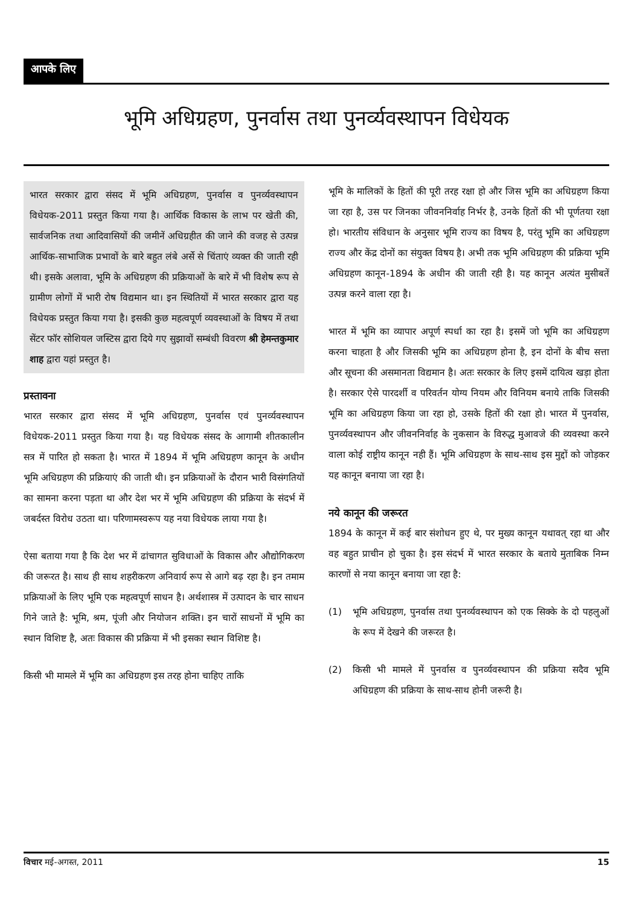आपके लिए
भूमि अधिग्रहण, पुनर्वास तथा पुनर्व्यवस्थापन विधेयक
भारत सरकार द्वारा संसद में भूमि अधिग्रहण, पुनर्वास व पुनर्व्यवस्थापन विधेयक-2011 प्रस्तुत किया गया है। आर्थिक विकास के लाभ पर खेती की, सार्वजनिक तथा आदिवासियों की जमीनें अधिग्रहीत की जाने की वजह से उत्पन्न आर्थिक-साभाजिक प्रभावों के बारे बहुत लंबे अर्से से चिंताएं व्यक्त की जाती रही थी। इसके अलावा, भूमि के अधिग्रहण की प्रक्रियाओं के बारे में भी विशेष रूप से ग्रामीण लोगों में भारी रोष विद्यमान था। इन स्थितियों में भारत सरकार द्वारा यह विधेयक प्रस्तुत किया गया है। इसकी कुछ महत्वपूर्ण व्यवस्थाओं के विषय में तथा सेंटर फॉर सोशियल जस्टिस द्वारा दिये गए सुझावों सम्बंधी विवरण श्री हेमन्तकुमार शाह द्वारा यहां प्रस्तुत है।
प्रस्तावना
भारत सरकार द्वारा संसद में भूमि अधिग्रहण, पुनर्वास एवं पुनर्व्यवस्थापन विधेयक-2011 प्रस्तुत किया गया है। यह विधेयक संसद के आगामी शीतकालीन सत्र में पारित हो सकता है। भारत में 1894 में भूमि अधिग्रहण कानून के अधीन भूमि अधिग्रहण की प्रक्रियाएं की जाती थी। इन प्रक्रियाओं के दौरान भारी विसंगतियों का सामना करना पड़ता था और देश भर में भूमि अधिग्रहण की प्रक्रिया के संदर्भ में जबर्दस्त विरोध उठता था। परिणामस्वरूप यह नया विधेयक लाया गया है।
ऐसा बताया गया है कि देश भर में ढांचागत सुविधाओं के विकास और औद्योगिकरण की जरूरत है। साथ ही साथ शहरीकरण अनिवार्य रूप से आगे बढ़ रहा है। इन तमाम प्रक्रियाओं के लिए भूमि एक महत्वपूर्ण साधन है। अर्थशास्त्र में उत्पादन के चार साधन गिने जाते है: भूमि, श्रम, पूंजी और नियोजन शक्ति। इन चारों साधनों में भूमि का स्थान विशिष्ट है, अतः विकास की प्रक्रिया में भी इसका स्थान विशिष्ट है।
किसी भी मामले में भूमि का अधिग्रहण इस तरह होना चाहिए ताकि
भूमि के मालिकों के हितों की पूरी तरह रक्षा हो और जिस भूमि का अधिग्रहण किया जा रहा है, उस पर जिनका जीवननिर्वाह निर्भर है, उनके हितों की भी पूर्णतया रक्षा हो। भारतीय संविधान के अनुसार भूमि राज्य का विषय है, परंतु भूमि का अधिग्रहण राज्य और केंद्र दोनों का संयुक्त विषय है। अभी तक भूमि अधिग्रहण की प्रक्रिया भूमि अधिग्रहण कानून-1894 के अधीन की जाती रही है। यह कानून अत्यंत मुसीबतें उत्पन्न करने वाला रहा है।
भारत में भूमि का व्यापार अपूर्ण स्पर्धा का रहा है। इसमें जो भूमि का अधिग्रहण करना चाहता है और जिसकी भूमि का अधिग्रहण होना है, इन दोनों के बीच सत्ता और सूचना की असमानता विद्यमान है। अतः सरकार के लिए इसमें दायित्व खड़ा होता है। सरकार ऐसे पारदर्शी व परिवर्तन योग्य नियम और विनियम बनाये ताकि जिसकी भूमि का अधिग्रहण किया जा रहा हो, उसके हितों की रक्षा हो। भारत में पुनर्वास, पुनर्व्यवस्थापन और जीवननिर्वाह के नुकसान के विरुद्ध मुआवजे की व्यवस्था करने वाला कोई राष्ट्रीय कानून नही हैं। भूमि अधिग्रहण के साथ-साथ इस मुद्दों को जोड़कर यह कानून बनाया जा रहा है।
नये कानून की जरूरत
1894 के कानून में कई बार संशोधन हुए थे, पर मुख्य कानून यथावत् रहा था और वह बहुत प्राचीन हो चुका है। इस संदर्भ में भारत सरकार के बताये मुताबिक निम्न कारणों से नया कानून बनाया जा रहा है:
(1) भूमि अधिग्रहण, पुनर्वास तथा पुनर्व्यवस्थापन को एक सिक्के के दो पहलुओं के रूप में देखने की जरूरत है।
(2) किसी भी मामले में पुनर्वास व पुनर्व्यवस्थापन की प्रक्रिया सदैव भूमि अधिग्रहण की प्रक्रिया के साथ-साथ होनी जरूरी है।
विचार मई-अगस्त, 2011 15